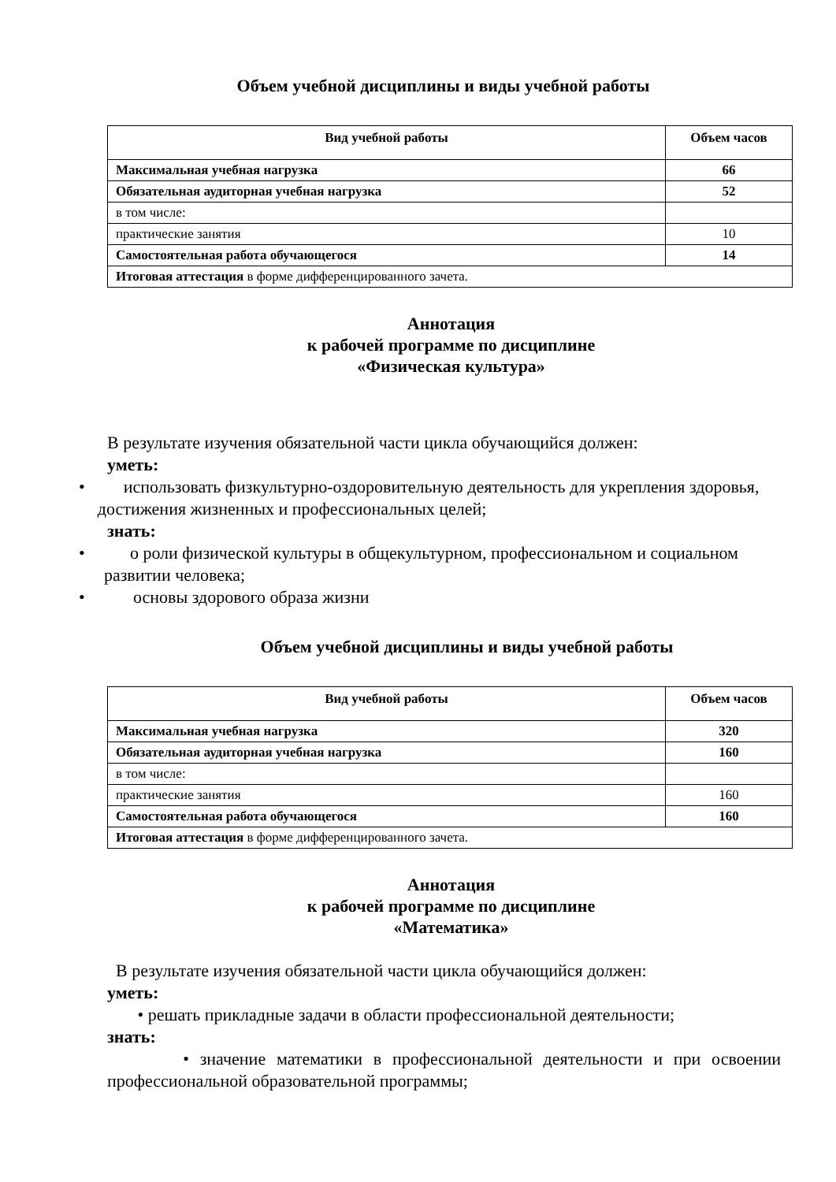Объем учебной дисциплины и виды учебной работы
| Вид учебной работы | Объем часов |
| --- | --- |
| Максимальная учебная нагрузка | 66 |
| Обязательная аудиторная учебная нагрузка | 52 |
| в том числе: | |
| практические занятия | 10 |
| Самостоятельная работа обучающегося | 14 |
| Итоговая аттестация в форме дифференцированного зачета. | |
Аннотация
к рабочей программе по дисциплине
«Физическая культура»
В результате изучения обязательной части цикла обучающийся должен:
уметь:
• использовать физкультурно-оздоровительную деятельность для укрепления здоровья, достижения жизненных и профессиональных целей;
знать:
• о роли физической культуры в общекультурном, профессиональном и социальном развитии человека;
• основы здорового образа жизни
Объем учебной дисциплины и виды учебной работы
| Вид учебной работы | Объем часов |
| --- | --- |
| Максимальная учебная нагрузка | 320 |
| Обязательная аудиторная учебная нагрузка | 160 |
| в том числе: | |
| практические занятия | 160 |
| Самостоятельная работа обучающегося | 160 |
| Итоговая аттестация в форме дифференцированного зачета. | |
Аннотация
к рабочей программе по дисциплине
«Математика»
В результате изучения обязательной части цикла обучающийся должен:
уметь:
• решать прикладные задачи в области профессиональной деятельности;
знать:
• значение математики в профессиональной деятельности и при освоении профессиональной образовательной программы;